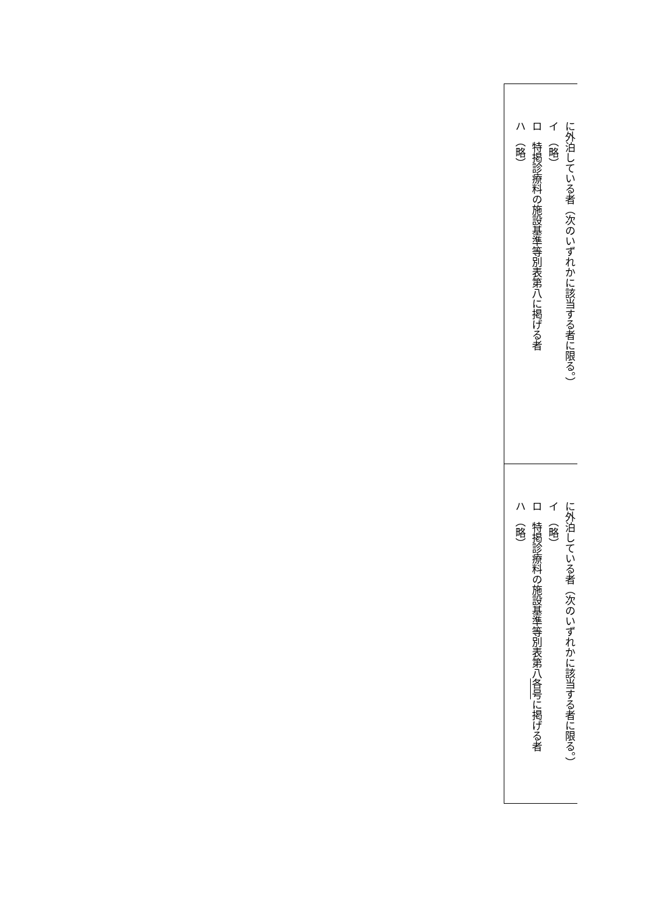に外泊している者（次のいずれかに該当する者に限る。）
イ　（略）
ロ　特掲診療料の施設基準等別表第八に掲げる者
ハ　（略）
に外泊している者（次のいずれかに該当する者に限る。）
イ　（略）
ロ　特掲診療料の施設基準等別表第八各号に掲げる者
ハ　（略）